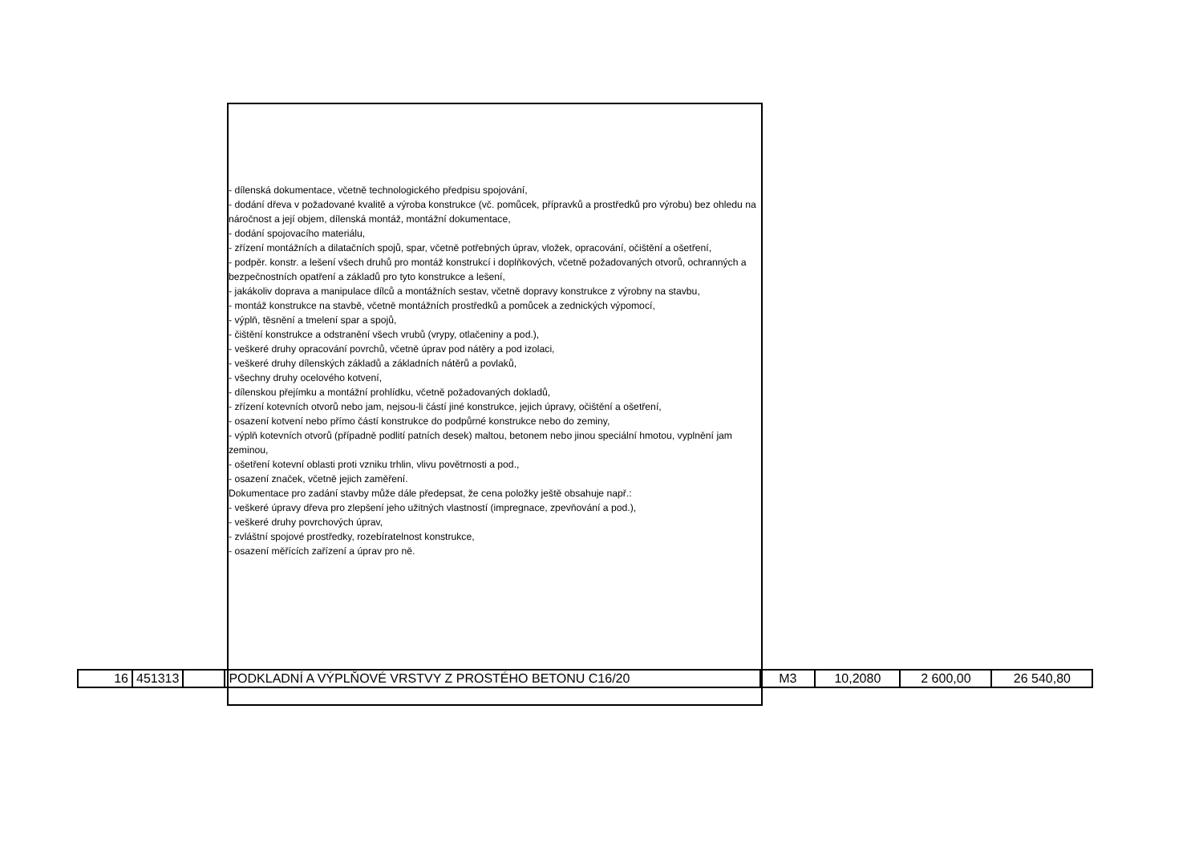- dílenská dokumentace, včetně technologického předpisu spojování,
- dodání dřeva v požadované kvalitě a výroba konstrukce (vč. pomůcek, přípravků a prostředků pro výrobu) bez ohledu na náročnost a její objem, dílenská montáž, montážní dokumentace,
- dodání spojovacího materiálu,
- zřízení montážních a dilatačních spojů, spar, včetně potřebných úprav, vložek, opracování, očištění a ošetření,
- podpěr. konstr. a lešení všech druhů pro montáž konstrukcí i doplňkových, včetně požadovaných otvorů, ochranných a bezpečnostních opatření a základů pro tyto konstrukce a lešení,
- jakákoliv doprava a manipulace dílců a montážních sestav, včetně dopravy konstrukce z výrobny na stavbu,
- montáž konstrukce na stavbě, včetně montážních prostředků a pomůcek a zednických výpomocí,
- výplň, těsnění a tmelení spar a spojů,
- čištění konstrukce a odstranění všech vrubů (vrypy, otlačeniny a pod.),
- veškeré druhy opracování povrchů, včetně úprav pod nátěry a pod izolaci,
- veškeré druhy dílenských základů a základních nátěrů a povlaků,
- všechny druhy ocelového kotvení,
- dílenskou přejímku a montážní prohlídku, včetně požadovaných dokladů,
- zřízení kotevních otvorů nebo jam, nejsou-li částí jiné konstrukce, jejich úpravy, očištění a ošetření,
- osazení kotvení nebo přímo částí konstrukce do podpůrné konstrukce nebo do zeminy,
- výplň kotevních otvorů (případně podlití patních desek) maltou, betonem nebo jinou speciální hmotou, vyplnění jam zeminou,
- ošetření kotevní oblasti proti vzniku trhlin, vlivu povětrnosti a pod.,
- osazení značek, včetně jejich zaměření.
Dokumentace pro zadání stavby může dále předepsat, že cena položky ještě obsahuje např.:
- veškeré úpravy dřeva pro zlepšení jeho užitných vlastností (impregnace, zpevňování a pod.),
- veškeré druhy povrchových úprav,
- zvláštní spojové prostředky, rozebíratelnost konstrukce,
- osazení měřících zařízení a úprav pro ně.
| 16 | 451313 | | PODKLADNÍ A VÝPLŇOVÉ VRSTVY Z PROSTÉHO BETONU C16/20 | M3 | 10,2080 | 2 600,00 | 26 540,80 |